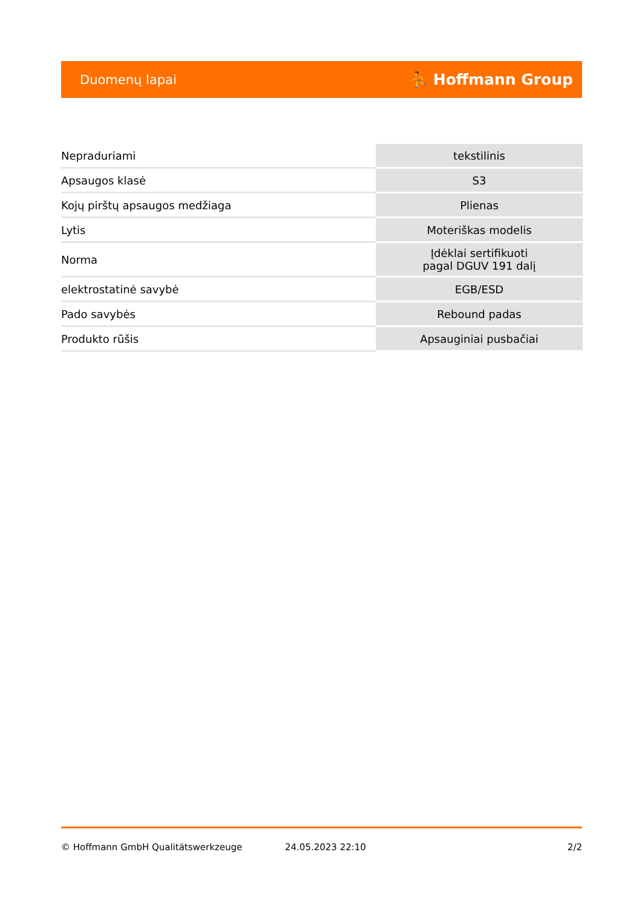Duomenų lapai ⛹ Hoffmann Group
| Nepraduriami | tekstilinis |
| Apsaugos klasė | S3 |
| Kojų pirštų apsaugos medžiaga | Plienas |
| Lytis | Moteriškas modelis |
| Norma | Įdėklai sertifikuoti pagal DGUV 191 dalį |
| elektrostatinė savybė | EGB/ESD |
| Pado savybės | Rebound padas |
| Produkto rūšis | Apsauginiai pusbačiai |
© Hoffmann GmbH Qualitätswerkzeuge 24.05.2023 22:10 2/2